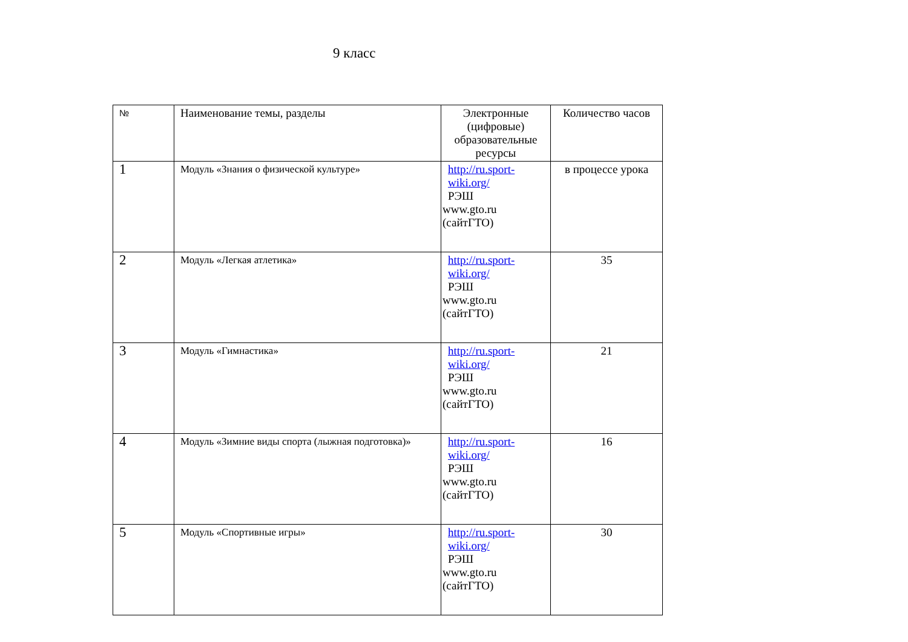9 класс
| № | Наименование темы, разделы | Электронные (цифровые) образовательные ресурсы | Количество часов |
| --- | --- | --- | --- |
| 1 | Модуль «Знания о физической культуре» | http://ru.sport-wiki.org/ РЭШ www.gto.ru (сайтГТО) | в процессе урока |
| 2 | Модуль «Легкая атлетика» | http://ru.sport-wiki.org/ РЭШ www.gto.ru (сайтГТО) | 35 |
| 3 | Модуль «Гимнастика» | http://ru.sport-wiki.org/ РЭШ www.gto.ru (сайтГТО) | 21 |
| 4 | Модуль «Зимние виды спорта (лыжная подготовка)» | http://ru.sport-wiki.org/ РЭШ www.gto.ru (сайтГТО) | 16 |
| 5 | Модуль «Спортивные игры» | http://ru.sport-wiki.org/ РЭШ www.gto.ru (сайтГТО) | 30 |